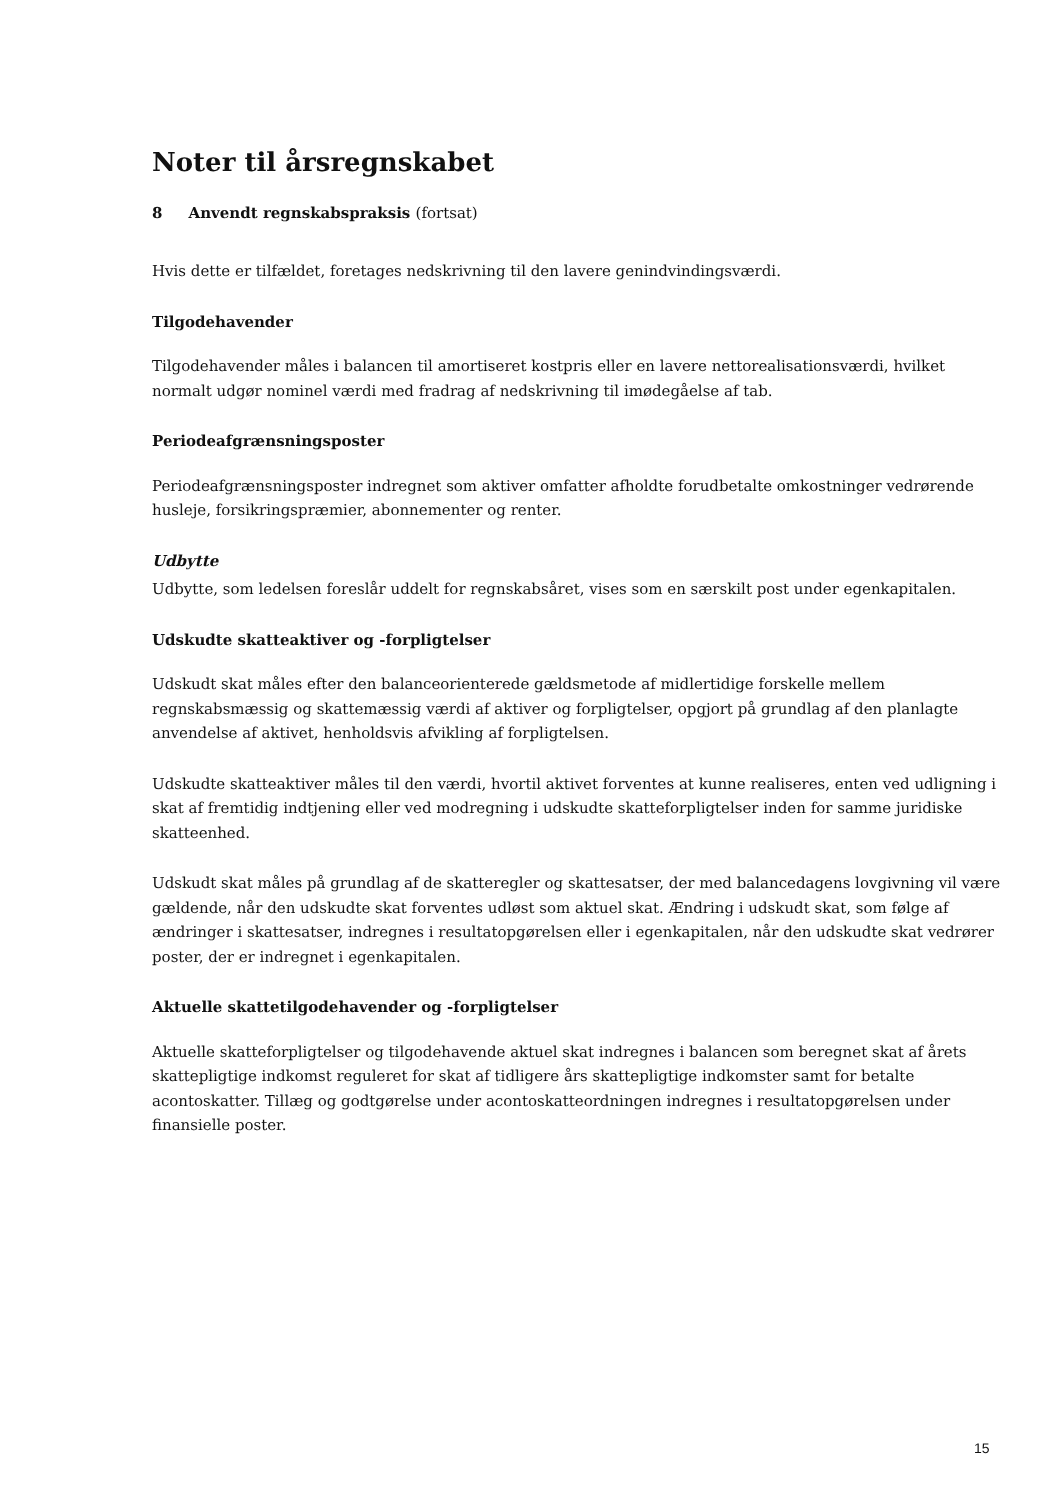Noter til årsregnskabet
8 Anvendt regnskabspraksis (fortsat)
Hvis dette er tilfældet, foretages nedskrivning til den lavere genindvindingsværdi.
Tilgodehavender
Tilgodehavender måles i balancen til amortiseret kostpris eller en lavere nettorealisationsværdi, hvilket normalt udgør nominel værdi med fradrag af nedskrivning til imødegåelse af tab.
Periodeafgrænsningsposter
Periodeafgrænsningsposter indregnet som aktiver omfatter afholdte forudbetalte omkostninger vedrørende husleje, forsikringspræmier, abonnementer og renter.
Udbytte
Udbytte, som ledelsen foreslår uddelt for regnskabsåret, vises som en særskilt post under egenkapitalen.
Udskudte skatteaktiver og -forpligtelser
Udskudt skat måles efter den balanceorienterede gældsmetode af midlertidige forskelle mellem regnskabsmæssig og skattemæssig værdi af aktiver og forpligtelser, opgjort på grundlag af den planlagte anvendelse af aktivet, henholdsvis afvikling af forpligtelsen.
Udskudte skatteaktiver måles til den værdi, hvortil aktivet forventes at kunne realiseres, enten ved udligning i skat af fremtidig indtjening eller ved modregning i udskudte skatteforpligtelser inden for samme juridiske skatteenhed.
Udskudt skat måles på grundlag af de skatteregler og skattesatser, der med balancedagens lovgivning vil være gældende, når den udskudte skat forventes udløst som aktuel skat. Ændring i udskudt skat, som følge af ændringer i skattesatser, indregnes i resultatopgørelsen eller i egenkapitalen, når den udskudte skat vedrører poster, der er indregnet i egenkapitalen.
Aktuelle skattetilgodehavender og -forpligtelser
Aktuelle skatteforpligtelser og tilgodehavende aktuel skat indregnes i balancen som beregnet skat af årets skattepligtige indkomst reguleret for skat af tidligere års skattepligtige indkomster samt for betalte acontoskatter. Tillæg og godtgørelse under acontoskatteordningen indregnes i resultatopgørelsen under finansielle poster.
15